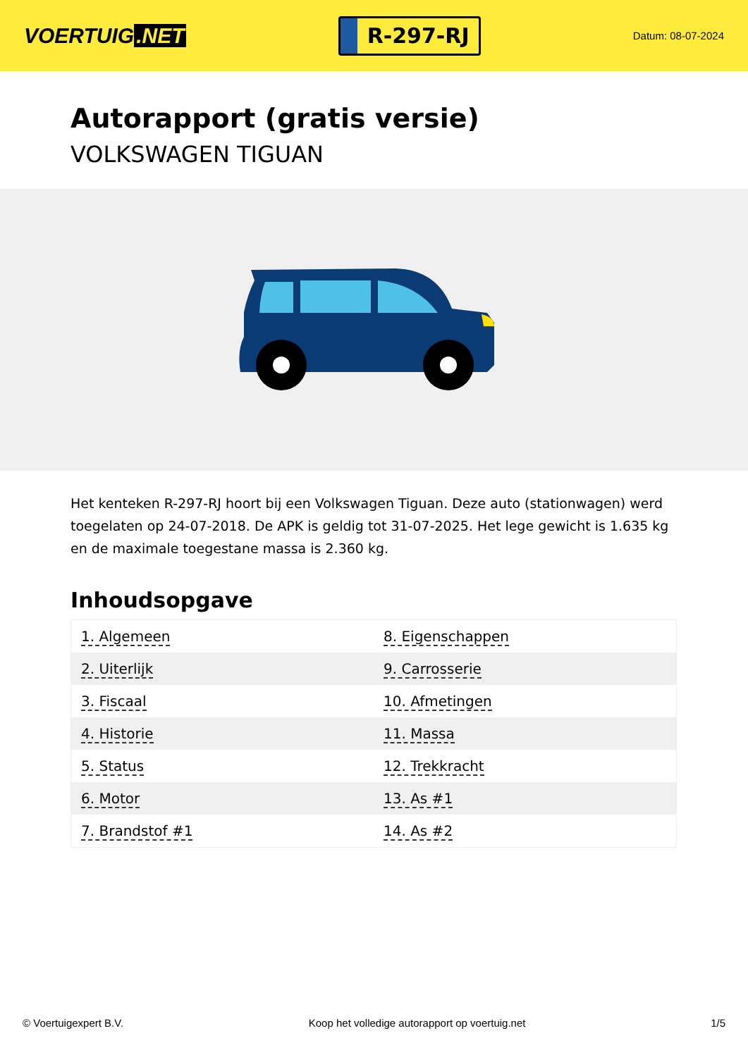VOERTUIG.NET
R-297-RJ
Datum: 08-07-2024
Autorapport (gratis versie)
VOLKSWAGEN TIGUAN
Het kenteken R-297-RJ hoort bij een Volkswagen Tiguan. Deze auto (stationwagen) werd toegelaten op 24-07-2018. De APK is geldig tot 31-07-2025. Het lege gewicht is 1.635 kg en de maximale toegestane massa is 2.360 kg.
Inhoudsopgave
| 1. Algemeen | 8. Eigenschappen |
| 2. Uiterlijk | 9. Carrosserie |
| 3. Fiscaal | 10. Afmetingen |
| 4. Historie | 11. Massa |
| 5. Status | 12. Trekkracht |
| 6. Motor | 13. As #1 |
| 7. Brandstof #1 | 14. As #2 |
© Voertuigexpert B.V. Koop het volledige autorapport op voertuig.net 1/5